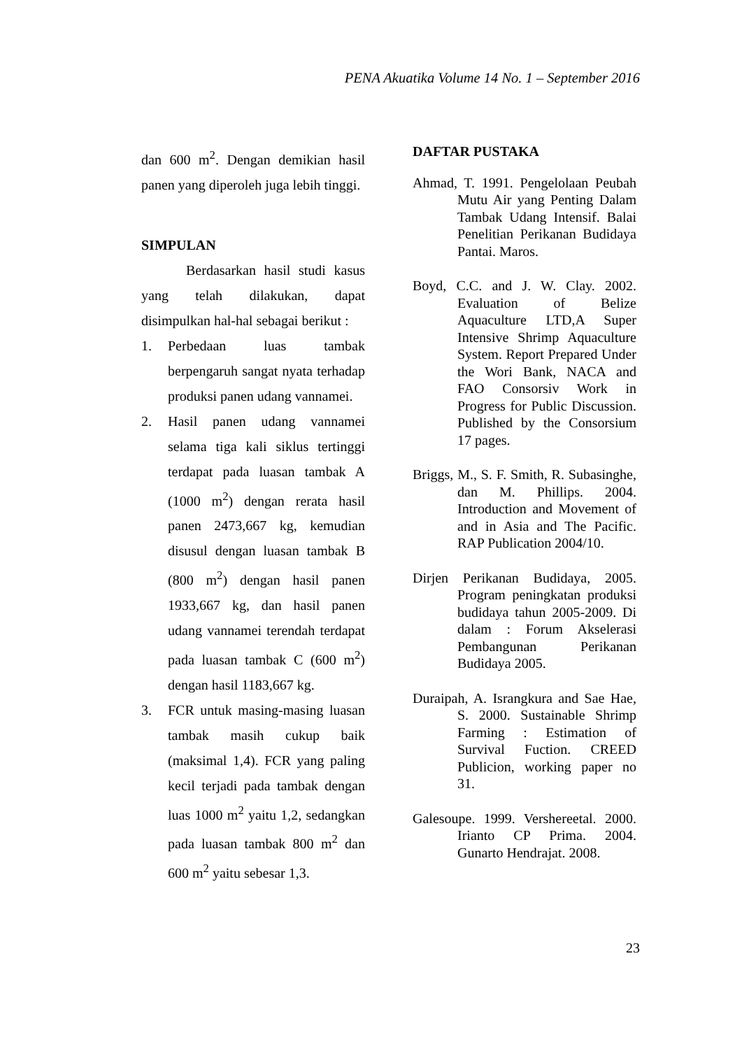PENA Akuatika Volume 14 No. 1 – September 2016
dan 600 m<sup>2</sup>. Dengan demikian hasil panen yang diperoleh juga lebih tinggi.
SIMPULAN
Berdasarkan hasil studi kasus yang telah dilakukan, dapat disimpulkan hal-hal sebagai berikut :
1. Perbedaan luas tambak berpengaruh sangat nyata terhadap produksi panen udang vannamei.
2. Hasil panen udang vannamei selama tiga kali siklus tertinggi terdapat pada luasan tambak A (1000 m<sup>2</sup>) dengan rerata hasil panen 2473,667 kg, kemudian disusul dengan luasan tambak B (800 m<sup>2</sup>) dengan hasil panen 1933,667 kg, dan hasil panen udang vannamei terendah terdapat pada luasan tambak C (600 m<sup>2</sup>) dengan hasil 1183,667 kg.
3. FCR untuk masing-masing luasan tambak masih cukup baik (maksimal 1,4). FCR yang paling kecil terjadi pada tambak dengan luas 1000 m<sup>2</sup> yaitu 1,2, sedangkan pada luasan tambak 800 m<sup>2</sup> dan 600 m<sup>2</sup> yaitu sebesar 1,3.
DAFTAR PUSTAKA
Ahmad, T. 1991. Pengelolaan Peubah Mutu Air yang Penting Dalam Tambak Udang Intensif. Balai Penelitian Perikanan Budidaya Pantai. Maros.
Boyd, C.C. and J. W. Clay. 2002. Evaluation of Belize Aquaculture LTD,A Super Intensive Shrimp Aquaculture System. Report Prepared Under the Wori Bank, NACA and FAO Consorsiv Work in Progress for Public Discussion. Published by the Consorsium 17 pages.
Briggs, M., S. F. Smith, R. Subasinghe, dan M. Phillips. 2004. Introduction and Movement of and in Asia and The Pacific. RAP Publication 2004/10.
Dirjen Perikanan Budidaya, 2005. Program peningkatan produksi budidaya tahun 2005-2009. Di dalam : Forum Akselerasi Pembangunan Perikanan Budidaya 2005.
Duraipah, A. Israngkura and Sae Hae, S. 2000. Sustainable Shrimp Farming : Estimation of Survival Fuction. CREED Publicion, working paper no 31.
Galesoupe. 1999. Vershereetal. 2000. Irianto CP Prima. 2004. Gunarto Hendrajat. 2008.
23